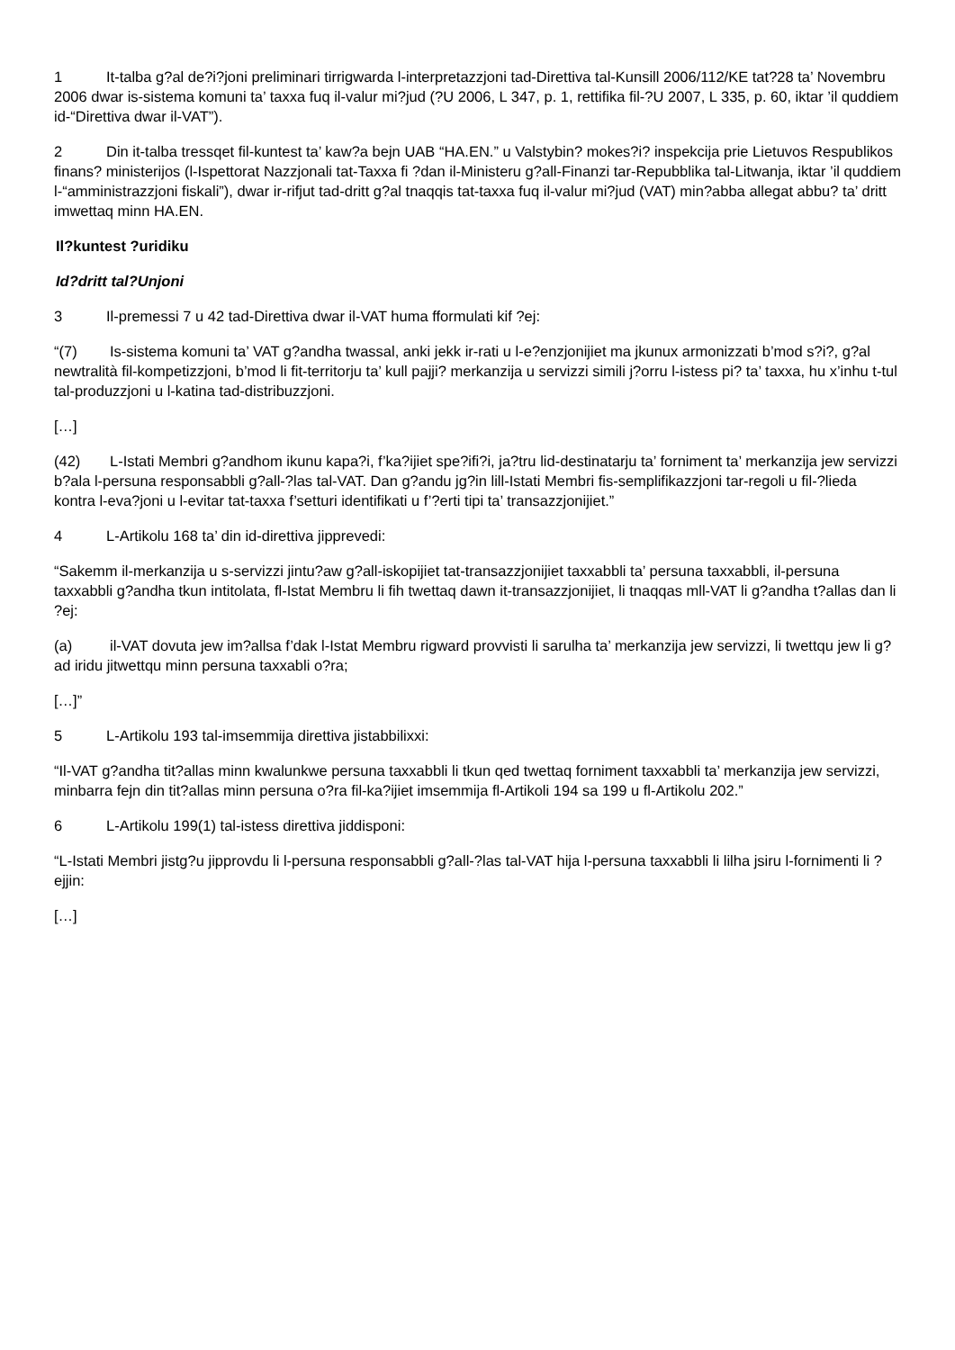1 It-talba g?al de?i?joni preliminari tirrigwarda l-interpretazzjoni tad-Direttiva tal-Kunsill 2006/112/KE tat?28 ta’ Novembru 2006 dwar is-sistema komuni ta’ taxxa fuq il-valur mi?jud (?U 2006, L 347, p. 1, rettifika fil-?U 2007, L 335, p. 60, iktar ’il quddiem id-“Direttiva dwar il-VAT”).
2 Din it-talba tressqet fil-kuntest ta’ kaw?a bejn UAB “HA.EN.” u Valstybin? mokes?i? inspekcija prie Lietuvos Respublikos finans? ministerijos (l-Ispettorat Nazzjonali tat-Taxxa fi ?dan il-Ministeru g?all-Finanzi tar-Repubblika tal-Litwanja, iktar ’il quddiem l-“amministrazzjoni fiskali”), dwar ir-rifjut tad-dritt g?al tnaqqis tat-taxxa fuq il-valur mi?jud (VAT) min?abba allegat abbu? ta’ dritt imwettaq minn HA.EN.
Il?kuntest ?uridiku
Id?dritt tal?Unjoni
3 Il-premessi 7 u 42 tad-Direttiva dwar il-VAT huma fformulati kif ?ej:
“(7) Is-sistema komuni ta’ VAT g?andha twassal, anki jekk ir-rati u l-e?enzjonijiet ma jkunux armonizzati b’mod s?i?, g?al newtralità fil-kompetizzjoni, b’mod li fit-territorju ta’ kull pajji? merkanzija u servizzi simili j?orru l-istess pi? ta’ taxxa, hu x’inhu t-tul tal-produzzjoni u l-katina tad-distribuzzjoni.
[…]
(42) L-Istati Membri g?andhom ikunu kapa?i, f’ka?ijiet spe?ifi?i, ja?tru lid-destinatarju ta’ forniment ta’ merkanzija jew servizzi b?ala l-persuna responsabbli g?all-?las tal-VAT. Dan g?andu jg?in lill-Istati Membri fis-semplifikazzjoni tar-regoli u fil-?lieda kontra l-eva?joni u l-evitar tat-taxxa f’setturi identifikati u f’?erti tipi ta’ transazzjonijiet.”
4 L-Artikolu 168 ta’ din id-direttiva jipprevedi:
“Sakemm il-merkanzija u s-servizzi jintu?aw g?all-iskopijiet tat-transazzjonijiet taxxabbli ta’ persuna taxxabbli, il-persuna taxxabbli g?andha tkun intitolata, fl-Istat Membru li fih twettaq dawn it-transazzjonijiet, li tnaqqas mll-VAT li g?andha t?allas dan li ?ej:
(a) il-VAT dovuta jew im?allsa f’dak l-Istat Membru rigward provvisti li sarulha ta’ merkanzija jew servizzi, li twettqu jew li g?ad iridu jitwettqu minn persuna taxxabli o?ra;
[…]”
5 L-Artikolu 193 tal-imsemmija direttiva jistabbilixxi:
“Il-VAT g?andha tit?allas minn kwalunkwe persuna taxxabbli li tkun qed twettaq forniment taxxabbli ta’ merkanzija jew servizzi, minbarra fejn din tit?allas minn persuna o?ra fil-ka?ijiet imsemmija fl-Artikoli 194 sa 199 u fl-Artikolu 202.”
6 L-Artikolu 199(1) tal-istess direttiva jiddisponi:
“L-Istati Membri jistg?u jipprovdu li l-persuna responsabbli g?all-?las tal-VAT hija l-persuna taxxabbli li lilha jsiru l-fornimenti li ?ejjin:
[…]